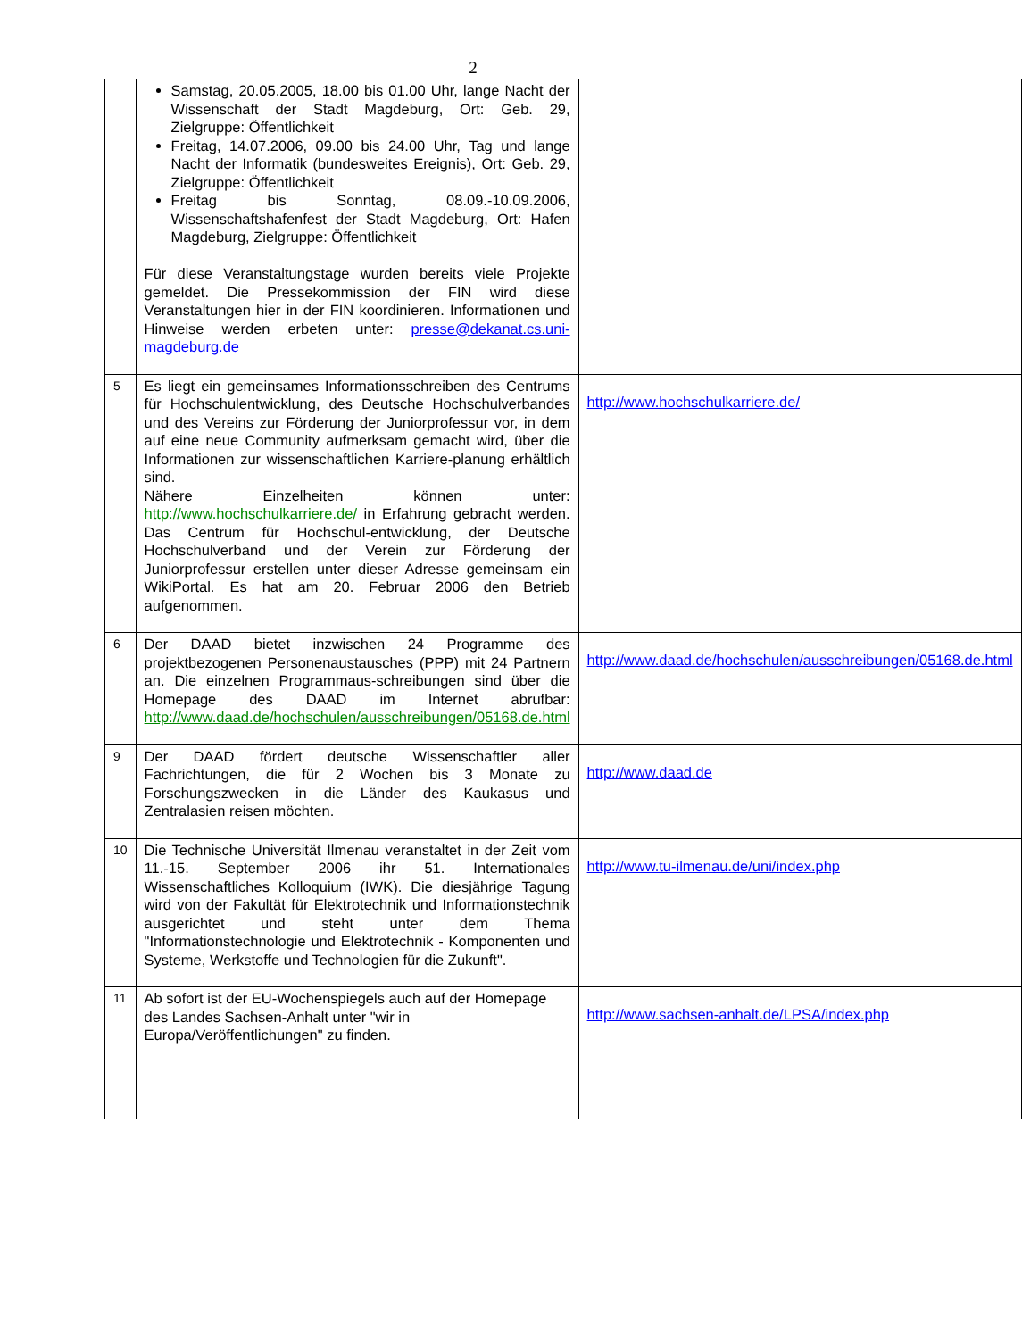2
| | Samstag, 20.05.2005, 18.00 bis 01.00 Uhr, lange Nacht der Wissenschaft der Stadt Magdeburg, Ort: Geb. 29, Zielgruppe: Öffentlichkeit Freitag, 14.07.2006, 09.00 bis 24.00 Uhr, Tag und lange Nacht der Informatik (bundesweites Ereignis), Ort: Geb. 29, Zielgruppe: Öffentlichkeit Freitag bis Sonntag, 08.09.-10.09.2006, Wissenschaftshafenfest der Stadt Magdeburg, Ort: Hafen Magdeburg, Zielgruppe: Öffentlichkeit Für diese Veranstaltungstage wurden bereits viele Projekte gemeldet. Die Pressekommission der FIN wird diese Veranstaltungen hier in der FIN koordinieren. Informationen und Hinweise werden erbeten unter: presse@dekanat.cs.uni-magdeburg.de | |
| 5 | Es liegt ein gemeinsames Informationsschreiben des Centrums für Hochschulentwicklung, des Deutsche Hochschulverbandes und des Vereins zur Förderung der Juniorprofessur vor, in dem auf eine neue Community aufmerksam gemacht wird, über die Informationen zur wissenschaftlichen Karriere-planung erhältlich sind. Nähere Einzelheiten können unter: http://www.hochschulkarriere.de/ in Erfahrung gebracht werden. Das Centrum für Hochschul-entwicklung, der Deutsche Hochschulverband und der Verein zur Förderung der Juniorprofessur erstellen unter dieser Adresse gemeinsam ein WikiPortal. Es hat am 20. Februar 2006 den Betrieb aufgenommen. | http://www.hochschulkarriere.de/ |
| 6 | Der DAAD bietet inzwischen 24 Programme des projektbezogenen Personenaustausches (PPP) mit 24 Partnern an. Die einzelnen Programmaus-schreibungen sind über die Homepage des DAAD im Internet abrufbar: http://www.daad.de/hochschulen/ausschreibungen/05168.de.html | http://www.daad.de/hochschulen/ausschreibungen/05168.de.html |
| 9 | Der DAAD fördert deutsche Wissenschaftler aller Fachrichtungen, die für 2 Wochen bis 3 Monate zu Forschungszwecken in die Länder des Kaukasus und Zentralasien reisen möchten. | http://www.daad.de |
| 10 | Die Technische Universität Ilmenau veranstaltet in der Zeit vom 11.-15. September 2006 ihr 51. Internationales Wissenschaftliches Kolloquium (IWK). Die diesjährige Tagung wird von der Fakultät für Elektrotechnik und Informationstechnik ausgerichtet und steht unter dem Thema "Informationstechnologie und Elektrotechnik - Komponenten und Systeme, Werkstoffe und Technologien für die Zukunft". | http://www.tu-ilmenau.de/uni/index.php |
| 11 | Ab sofort ist der EU-Wochenspiegels auch auf der Homepage des Landes Sachsen-Anhalt unter "wir in Europa/Veröffentlichungen" zu finden. | http://www.sachsen-anhalt.de/LPSA/index.php |